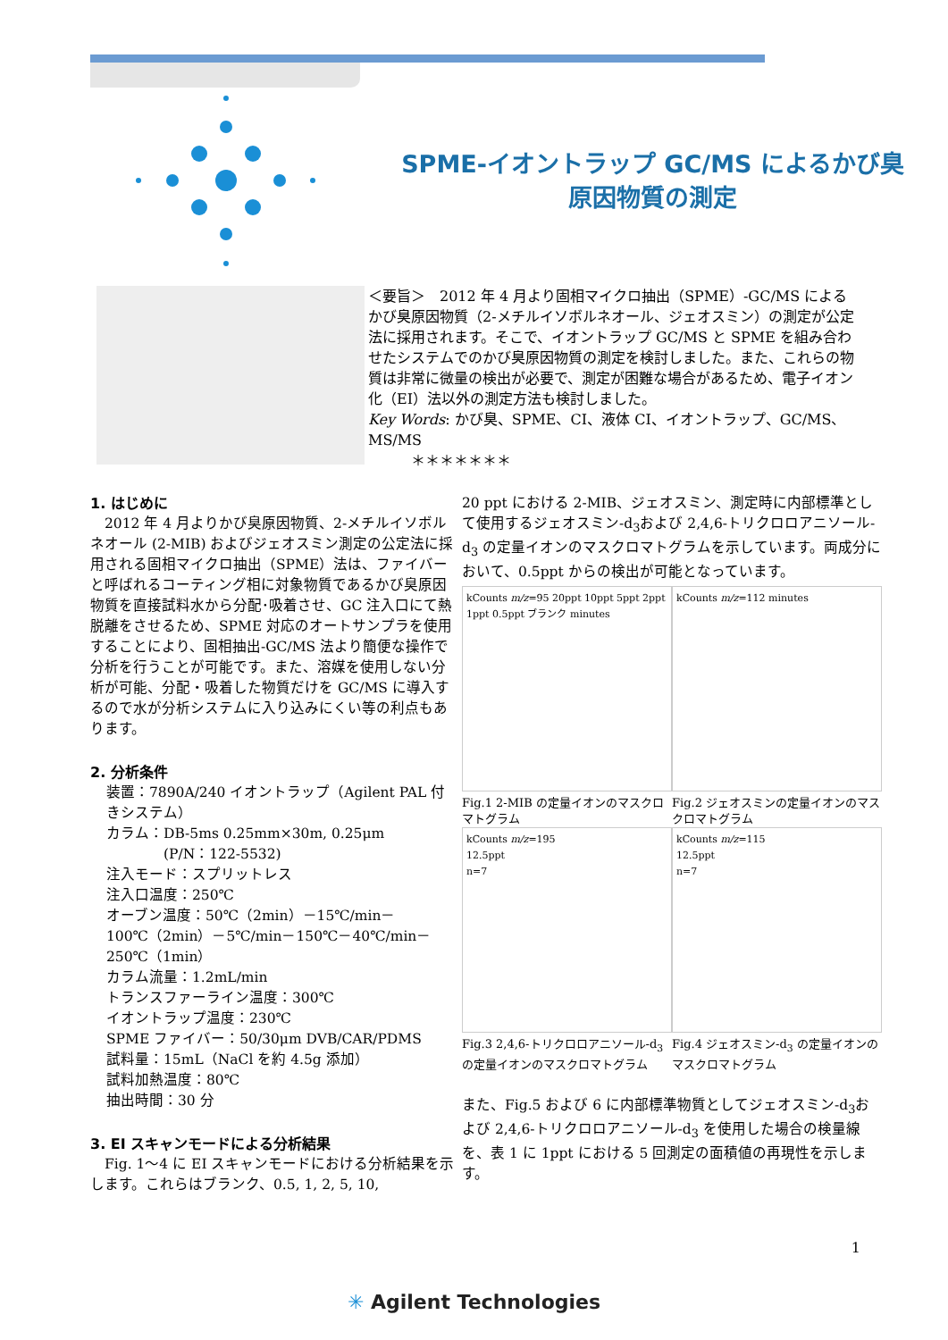SPME-イオントラップ GC/MS によるかび臭
原因物質の測定
＜要旨＞　2012 年 4 月より固相マイクロ抽出（SPME）-GC/MS によるかび臭原因物質（2-メチルイソボルネオール、ジェオスミン）の測定が公定法に採用されます。そこで、イオントラップ GC/MS と SPME を組み合わせたシステムでのかび臭原因物質の測定を検討しました。また、これらの物質は非常に微量の検出が必要で、測定が困難な場合があるため、電子イオン化（EI）法以外の測定方法も検討しました。
Key Words: かび臭、SPME、CI、液体 CI、イオントラップ、GC/MS、MS/MS
　　　＊＊＊＊＊＊＊
1. はじめに
　2012 年 4 月よりかび臭原因物質、2-メチルイソボルネオール (2-MIB) およびジェオスミン測定の公定法に採用される固相マイクロ抽出（SPME）法は、ファイバーと呼ばれるコーティング相に対象物質であるかび臭原因物質を直接試料水から分配･吸着させ、GC 注入口にて熱脱離をさせるため、SPME 対応のオートサンプラを使用することにより、固相抽出-GC/MS 法より簡便な操作で分析を行うことが可能です。また、溶媒を使用しない分析が可能、分配・吸着した物質だけを GC/MS に導入するので水が分析システムに入り込みにくい等の利点もあります。
2. 分析条件
装置：7890A/240 イオントラップ（Agilent PAL 付きシステム）
カラム：DB-5ms 0.25mm×30m, 0.25μm
　　　　(P/N：122-5532)
注入モード：スプリットレス
注入口温度：250℃
オーブン温度：50℃（2min）－15℃/min－100℃（2min）－5℃/min－150℃－40℃/min－250℃（1min）
カラム流量：1.2mL/min
トランスファーライン温度：300℃
イオントラップ温度：230℃
SPME ファイバー：50/30μm DVB/CAR/PDMS
試料量：15mL（NaCl を約 4.5g 添加）
試料加熱温度：80℃
抽出時間：30 分
3. EI スキャンモードによる分析結果
　Fig. 1～4 に EI スキャンモードにおける分析結果を示します。これらはブランク、0.5, 1, 2, 5, 10,
20 ppt における 2-MIB、ジェオスミン、測定時に内部標準として使用するジェオスミン-d<sub>3</sub>および 2,4,6-トリクロロアニソール-d<sub>3</sub> の定量イオンのマスクロマトグラムを示しています。両成分において、0.5ppt からの検出が可能となっています。
kCounts m/z=95 20ppt 10ppt 5ppt 2ppt 1ppt 0.5ppt ブランク minutes
Fig.1 2-MIB の定量イオンのマスクロマトグラム
kCounts m/z=112 minutes
Fig.2 ジェオスミンの定量イオンのマスクロマトグラム
kCounts m/z=195
12.5ppt
n=7
Fig.3 2,4,6-トリクロロアニソール-d<sub>3</sub> の定量イオンのマスクロマトグラム
kCounts m/z=115
12.5ppt
n=7
Fig.4 ジェオスミン-d<sub>3</sub> の定量イオンのマスクロマトグラム
また、Fig.5 および 6 に内部標準物質としてジェオスミン-d<sub>3</sub>および 2,4,6-トリクロロアニソール-d<sub>3</sub> を使用した場合の検量線を、表 1 に 1ppt における 5 回測定の面積値の再現性を示します。
1
✳ Agilent Technologies